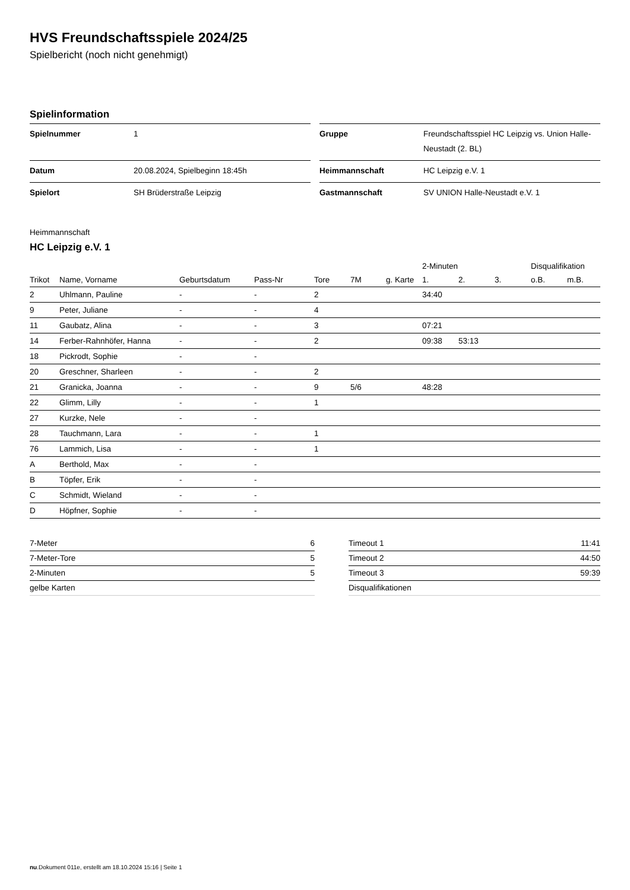HVS Freundschaftsspiele 2024/25
Spielbericht (noch nicht genehmigt)
Spielinformation
| Spielnummer | 1 |
| Datum | 20.08.2024, Spielbeginn 18:45h |
| Spielort | SH Brüderstraße Leipzig |
| Gruppe | Freundschaftsspiel HC Leipzig vs. Union Halle-Neustadt (2. BL) |
| Heimmannschaft | HC Leipzig e.V. 1 |
| Gastmannschaft | SV UNION Halle-Neustadt e.V. 1 |
Heimmannschaft
HC Leipzig e.V. 1
| | | | | | | | 2-Minuten | | | Disqualifikation | |
| --- | --- | --- | --- | --- | --- | --- | --- | --- | --- | --- | --- |
| Trikot | Name, Vorname | Geburtsdatum | Pass-Nr | Tore | 7M | g. Karte | 1. | 2. | 3. | o.B. | m.B. |
| 2 | Uhlmann, Pauline | - | - | 2 | | | 34:40 | | | | |
| 9 | Peter, Juliane | - | - | 4 | | | | | | | |
| 11 | Gaubatz, Alina | - | - | 3 | | | 07:21 | | | | |
| 14 | Ferber-Rahnhöfer, Hanna | - | - | 2 | | | 09:38 | 53:13 | | | |
| 18 | Pickrodt, Sophie | - | - | | | | | | | | |
| 20 | Greschner, Sharleen | - | - | 2 | | | | | | | |
| 21 | Granicka, Joanna | - | - | 9 | 5/6 | | 48:28 | | | | |
| 22 | Glimm, Lilly | - | - | 1 | | | | | | | |
| 27 | Kurzke, Nele | - | - | | | | | | | | |
| 28 | Tauchmann, Lara | - | - | 1 | | | | | | | |
| 76 | Lammich, Lisa | - | - | 1 | | | | | | | |
| A | Berthold, Max | - | - | | | | | | | | |
| B | Töpfer, Erik | - | - | | | | | | | | |
| C | Schmidt, Wieland | - | - | | | | | | | | |
| D | Höpfner, Sophie | - | - | | | | | | | | |
| 7-Meter | 6 |
| 7-Meter-Tore | 5 |
| 2-Minuten | 5 |
| gelbe Karten | |
| Timeout 1 | 11:41 |
| Timeout 2 | 44:50 |
| Timeout 3 | 59:39 |
| Disqualifikationen | |
nu.Dokument 011e, erstellt am 18.10.2024 15:16 | Seite 1